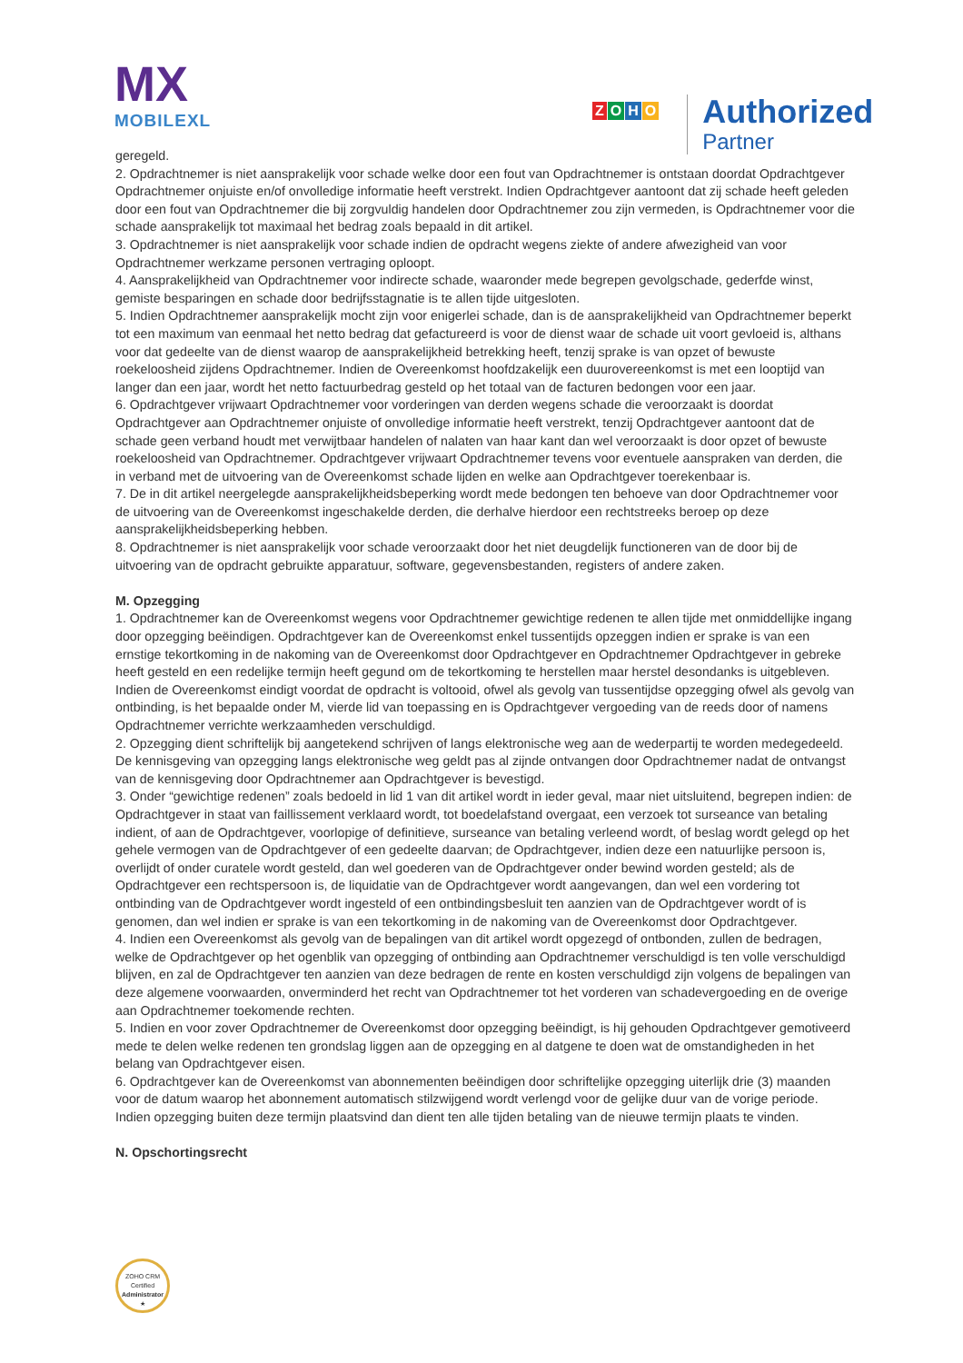MX
MOBILEXL
ZOHO
Authorized Partner
geregeld.
2. Opdrachtnemer is niet aansprakelijk voor schade welke door een fout van Opdrachtnemer is ontstaan doordat Opdrachtgever Opdrachtnemer onjuiste en/of onvolledige informatie heeft verstrekt. Indien Opdrachtgever aantoont dat zij schade heeft geleden door een fout van Opdrachtnemer die bij zorgvuldig handelen door Opdrachtnemer zou zijn vermeden, is Opdrachtnemer voor die schade aansprakelijk tot maximaal het bedrag zoals bepaald in dit artikel.
3. Opdrachtnemer is niet aansprakelijk voor schade indien de opdracht wegens ziekte of andere afwezigheid van voor Opdrachtnemer werkzame personen vertraging oploopt.
4. Aansprakelijkheid van Opdrachtnemer voor indirecte schade, waaronder mede begrepen gevolgschade, gederfde winst, gemiste besparingen en schade door bedrijfsstagnatie is te allen tijde uitgesloten.
5. Indien Opdrachtnemer aansprakelijk mocht zijn voor enigerlei schade, dan is de aansprakelijkheid van Opdrachtnemer beperkt tot een maximum van eenmaal het netto bedrag dat gefactureerd is voor de dienst waar de schade uit voort gevloeid is, althans voor dat gedeelte van de dienst waarop de aansprakelijkheid betrekking heeft, tenzij sprake is van opzet of bewuste roekeloosheid zijdens Opdrachtnemer. Indien de Overeenkomst hoofdzakelijk een duurovereenkomst is met een looptijd van langer dan een jaar, wordt het netto factuurbedrag gesteld op het totaal van de facturen bedongen voor een jaar.
6. Opdrachtgever vrijwaart Opdrachtnemer voor vorderingen van derden wegens schade die veroorzaakt is doordat Opdrachtgever aan Opdrachtnemer onjuiste of onvolledige informatie heeft verstrekt, tenzij Opdrachtgever aantoont dat de schade geen verband houdt met verwijtbaar handelen of nalaten van haar kant dan wel veroorzaakt is door opzet of bewuste roekeloosheid van Opdrachtnemer. Opdrachtgever vrijwaart Opdrachtnemer tevens voor eventuele aanspraken van derden, die in verband met de uitvoering van de Overeenkomst schade lijden en welke aan Opdrachtgever toerekenbaar is.
7. De in dit artikel neergelegde aansprakelijkheidsbeperking wordt mede bedongen ten behoeve van door Opdrachtnemer voor de uitvoering van de Overeenkomst ingeschakelde derden, die derhalve hierdoor een rechtstreeks beroep op deze aansprakelijkheidsbeperking hebben.
8. Opdrachtnemer is niet aansprakelijk voor schade veroorzaakt door het niet deugdelijk functioneren van de door bij de uitvoering van de opdracht gebruikte apparatuur, software, gegevensbestanden, registers of andere zaken.
M. Opzegging
1. Opdrachtnemer kan de Overeenkomst wegens voor Opdrachtnemer gewichtige redenen te allen tijde met onmiddellijke ingang door opzegging beëindigen. Opdrachtgever kan de Overeenkomst enkel tussentijds opzeggen indien er sprake is van een ernstige tekortkoming in de nakoming van de Overeenkomst door Opdrachtgever en Opdrachtnemer Opdrachtgever in gebreke heeft gesteld en een redelijke termijn heeft gegund om de tekortkoming te herstellen maar herstel desondanks is uitgebleven. Indien de Overeenkomst eindigt voordat de opdracht is voltooid, ofwel als gevolg van tussentijdse opzegging ofwel als gevolg van ontbinding, is het bepaalde onder M, vierde lid van toepassing en is Opdrachtgever vergoeding van de reeds door of namens Opdrachtnemer verrichte werkzaamheden verschuldigd.
2. Opzegging dient schriftelijk bij aangetekend schrijven of langs elektronische weg aan de wederpartij te worden medegedeeld. De kennisgeving van opzegging langs elektronische weg geldt pas al zijnde ontvangen door Opdrachtnemer nadat de ontvangst van de kennisgeving door Opdrachtnemer aan Opdrachtgever is bevestigd.
3. Onder “gewichtige redenen” zoals bedoeld in lid 1 van dit artikel wordt in ieder geval, maar niet uitsluitend, begrepen indien: de Opdrachtgever in staat van faillissement verklaard wordt, tot boedelafstand overgaat, een verzoek tot surseance van betaling indient, of aan de Opdrachtgever, voorlopige of definitieve, surseance van betaling verleend wordt, of beslag wordt gelegd op het gehele vermogen van de Opdrachtgever of een gedeelte daarvan; de Opdrachtgever, indien deze een natuurlijke persoon is, overlijdt of onder curatele wordt gesteld, dan wel goederen van de Opdrachtgever onder bewind worden gesteld; als de Opdrachtgever een rechtspersoon is, de liquidatie van de Opdrachtgever wordt aangevangen, dan wel een vordering tot ontbinding van de Opdrachtgever wordt ingesteld of een ontbindingsbesluit ten aanzien van de Opdrachtgever wordt of is genomen, dan wel indien er sprake is van een tekortkoming in de nakoming van de Overeenkomst door Opdrachtgever.
4. Indien een Overeenkomst als gevolg van de bepalingen van dit artikel wordt opgezegd of ontbonden, zullen de bedragen, welke de Opdrachtgever op het ogenblik van opzegging of ontbinding aan Opdrachtnemer verschuldigd is ten volle verschuldigd blijven, en zal de Opdrachtgever ten aanzien van deze bedragen de rente en kosten verschuldigd zijn volgens de bepalingen van deze algemene voorwaarden, onverminderd het recht van Opdrachtnemer tot het vorderen van schadevergoeding en de overige aan Opdrachtnemer toekomende rechten.
5. Indien en voor zover Opdrachtnemer de Overeenkomst door opzegging beëindigt, is hij gehouden Opdrachtgever gemotiveerd mede te delen welke redenen ten grondslag liggen aan de opzegging en al datgene te doen wat de omstandigheden in het belang van Opdrachtgever eisen.
6. Opdrachtgever kan de Overeenkomst van abonnementen beëindigen door schriftelijke opzegging uiterlijk drie (3) maanden voor de datum waarop het abonnement automatisch stilzwijgend wordt verlengd voor de gelijke duur van de vorige periode. Indien opzegging buiten deze termijn plaatsvind dan dient ten alle tijden betaling van de nieuwe termijn plaats te vinden.
N. Opschortingsrecht
ZOHO CRM
Certified
Administrator
★